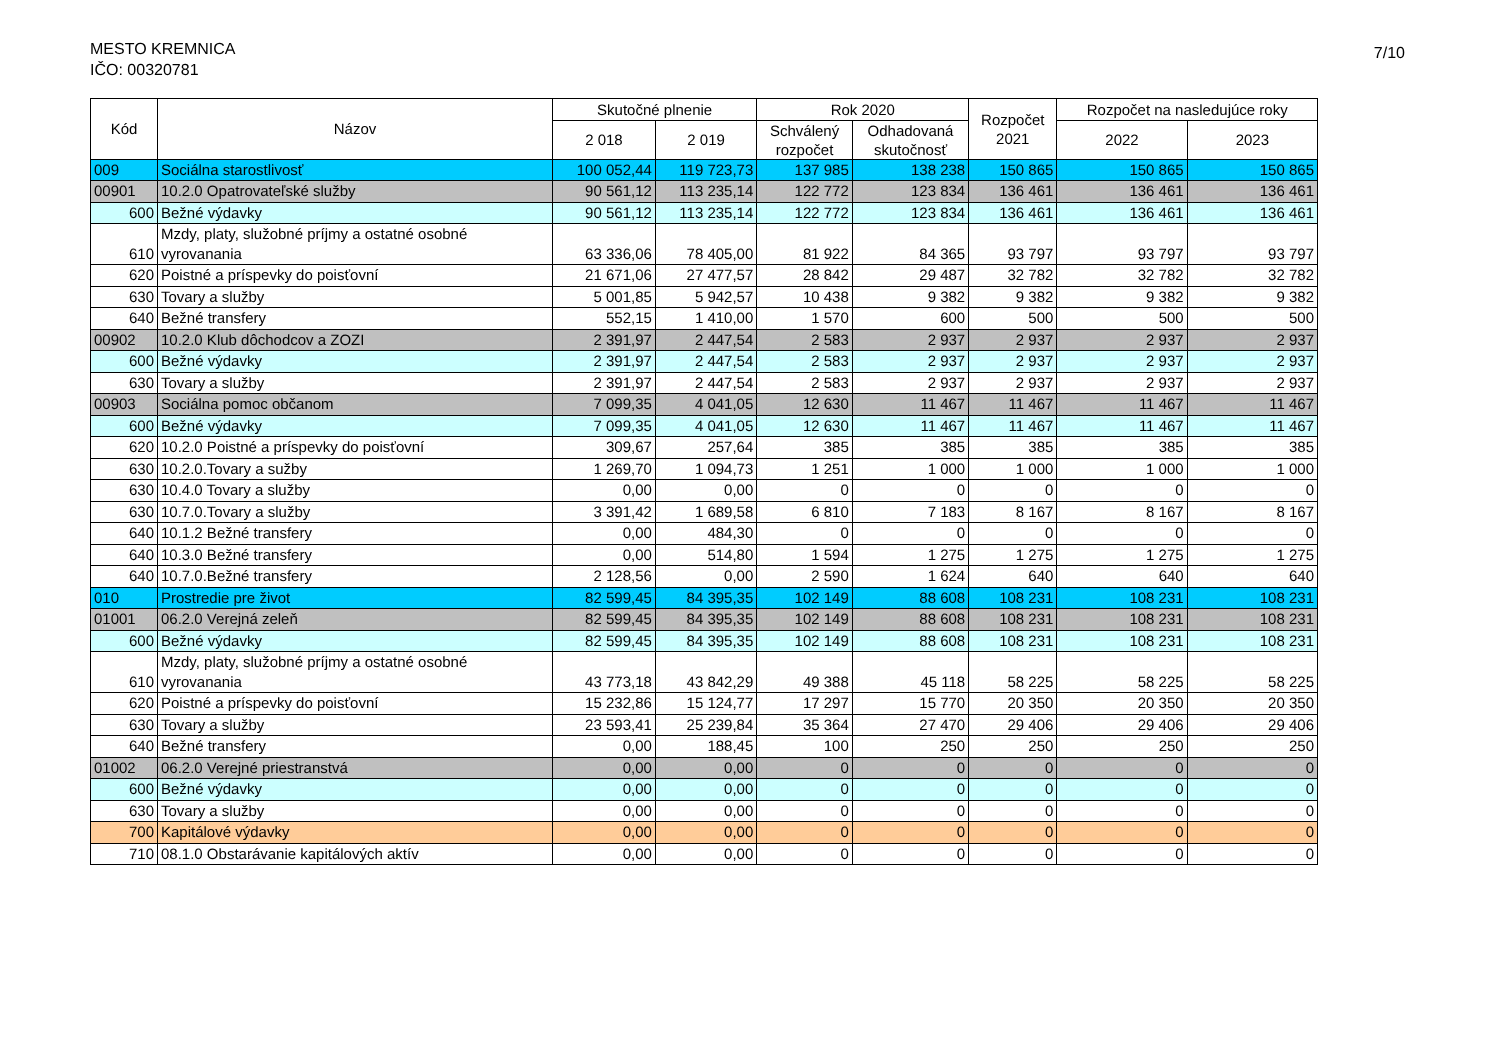MESTO KREMNICA
IČO: 00320781
7/10
| Kód | Názov | Skutočné plnenie | | Rok 2020 | | Rozpočet 2021 | Rozpočet na nasledujúce roky | |
| --- | --- | --- | --- | --- | --- | --- | --- | --- |
| | | 2 018 | 2 019 | Schválený rozpočet | Odhadovaná skutočnosť | | 2022 | 2023 |
| 009 | Sociálna starostlivosť | 100 052,44 | 119 723,73 | 137 985 | 138 238 | 150 865 | 150 865 | 150 865 |
| 00901 | 10.2.0 Opatrovateľské služby | 90 561,12 | 113 235,14 | 122 772 | 123 834 | 136 461 | 136 461 | 136 461 |
| 600 | Bežné výdavky | 90 561,12 | 113 235,14 | 122 772 | 123 834 | 136 461 | 136 461 | 136 461 |
| 610 | Mzdy, platy, služobné príjmy a ostatné osobné vyrovanania | 63 336,06 | 78 405,00 | 81 922 | 84 365 | 93 797 | 93 797 | 93 797 |
| 620 | Poistné a príspevky do poisťovní | 21 671,06 | 27 477,57 | 28 842 | 29 487 | 32 782 | 32 782 | 32 782 |
| 630 | Tovary a služby | 5 001,85 | 5 942,57 | 10 438 | 9 382 | 9 382 | 9 382 | 9 382 |
| 640 | Bežné transfery | 552,15 | 1 410,00 | 1 570 | 600 | 500 | 500 | 500 |
| 00902 | 10.2.0 Klub dôchodcov a ZOZI | 2 391,97 | 2 447,54 | 2 583 | 2 937 | 2 937 | 2 937 | 2 937 |
| 600 | Bežné výdavky | 2 391,97 | 2 447,54 | 2 583 | 2 937 | 2 937 | 2 937 | 2 937 |
| 630 | Tovary a služby | 2 391,97 | 2 447,54 | 2 583 | 2 937 | 2 937 | 2 937 | 2 937 |
| 00903 | Sociálna pomoc občanom | 7 099,35 | 4 041,05 | 12 630 | 11 467 | 11 467 | 11 467 | 11 467 |
| 600 | Bežné výdavky | 7 099,35 | 4 041,05 | 12 630 | 11 467 | 11 467 | 11 467 | 11 467 |
| 620 | 10.2.0 Poistné a príspevky do poisťovní | 309,67 | 257,64 | 385 | 385 | 385 | 385 | 385 |
| 630 | 10.2.0.Tovary a sužby | 1 269,70 | 1 094,73 | 1 251 | 1 000 | 1 000 | 1 000 | 1 000 |
| 630 | 10.4.0 Tovary a služby | 0,00 | 0,00 | 0 | 0 | 0 | 0 | 0 |
| 630 | 10.7.0.Tovary a služby | 3 391,42 | 1 689,58 | 6 810 | 7 183 | 8 167 | 8 167 | 8 167 |
| 640 | 10.1.2 Bežné transfery | 0,00 | 484,30 | 0 | 0 | 0 | 0 | 0 |
| 640 | 10.3.0 Bežné transfery | 0,00 | 514,80 | 1 594 | 1 275 | 1 275 | 1 275 | 1 275 |
| 640 | 10.7.0.Bežné transfery | 2 128,56 | 0,00 | 2 590 | 1 624 | 640 | 640 | 640 |
| 010 | Prostredie pre život | 82 599,45 | 84 395,35 | 102 149 | 88 608 | 108 231 | 108 231 | 108 231 |
| 01001 | 06.2.0 Verejná zeleň | 82 599,45 | 84 395,35 | 102 149 | 88 608 | 108 231 | 108 231 | 108 231 |
| 600 | Bežné výdavky | 82 599,45 | 84 395,35 | 102 149 | 88 608 | 108 231 | 108 231 | 108 231 |
| 610 | Mzdy, platy, služobné príjmy a ostatné osobné vyrovanania | 43 773,18 | 43 842,29 | 49 388 | 45 118 | 58 225 | 58 225 | 58 225 |
| 620 | Poistné a príspevky do poisťovní | 15 232,86 | 15 124,77 | 17 297 | 15 770 | 20 350 | 20 350 | 20 350 |
| 630 | Tovary a služby | 23 593,41 | 25 239,84 | 35 364 | 27 470 | 29 406 | 29 406 | 29 406 |
| 640 | Bežné transfery | 0,00 | 188,45 | 100 | 250 | 250 | 250 | 250 |
| 01002 | 06.2.0 Verejné priestranstvá | 0,00 | 0,00 | 0 | 0 | 0 | 0 | 0 |
| 600 | Bežné výdavky | 0,00 | 0,00 | 0 | 0 | 0 | 0 | 0 |
| 630 | Tovary a služby | 0,00 | 0,00 | 0 | 0 | 0 | 0 | 0 |
| 700 | Kapitálové výdavky | 0,00 | 0,00 | 0 | 0 | 0 | 0 | 0 |
| 710 | 08.1.0 Obstarávanie kapitálových aktív | 0,00 | 0,00 | 0 | 0 | 0 | 0 | 0 |